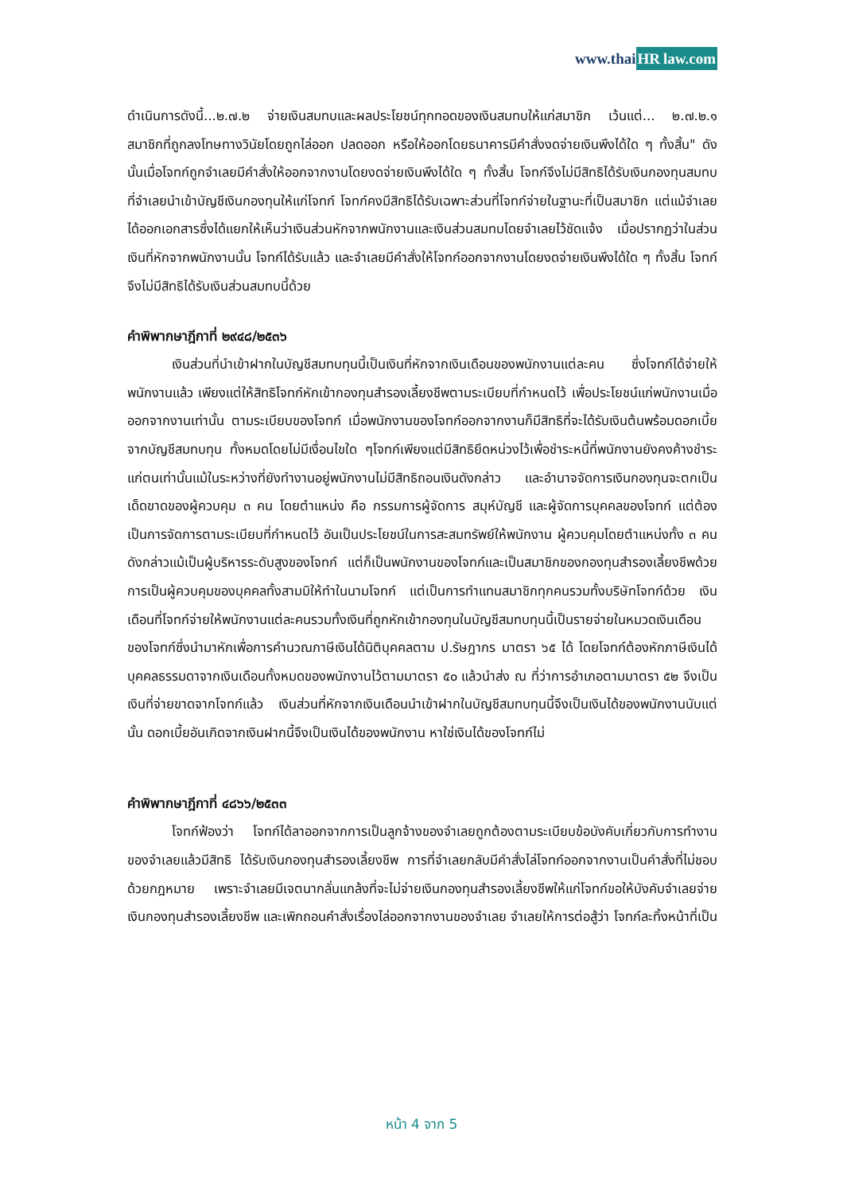www.thaiHR law.com
ดำเนินการดังนี้...๒.๗.๒ จ่ายเงินสมทบและผลประโยชน์ทุกทอดของเงินสมทบให้แก่สมาชิก เว้นแต่... ๒.๗.๒.๑ สมาชิกที่ถูกลงโทษทางวินัยโดยถูกไล่ออก ปลดออก หรือให้ออกโดยธนาคารมีคำสั่งงดจ่ายเงินพึงได้ใด ๆ ทั้งสิ้น" ดังนั้นเมื่อโจทก์ถูกจำเลยมีคำสั่งให้ออกจากงานโดยงดจ่ายเงินพึงได้ใด ๆ ทั้งสิ้น โจทก์จึงไม่มีสิทธิได้รับเงินกองทุนสมทบที่จำเลยนำเข้าบัญชีเงินกองทุนให้แก่โจทก์ โจทก์คงมีสิทธิได้รับเฉพาะส่วนที่โจทก์จ่ายในฐานะที่เป็นสมาชิก แต่แม้จำเลยได้ออกเอกสารซึ่งได้แยกให้เห็นว่าเงินส่วนหักจากพนักงานและเงินส่วนสมทบโดยจำเลยไว้ชัดแจ้ง เมื่อปรากฏว่าในส่วนเงินที่หักจากพนักงานนั้น โจทก์ได้รับแล้ว และจำเลยมีคำสั่งให้โจทก์ออกจากงานโดยงดจ่ายเงินพึงได้ใด ๆ ทั้งสิ้น โจทก์จึงไม่มีสิทธิได้รับเงินส่วนสมทบนี้ด้วย
คำพิพากษาฎีกาที่ ๒๙๔๘/๒๕๓๖
เงินส่วนที่นำเข้าฝากในบัญชีสมทบทุนนี้เป็นเงินที่หักจากเงินเดือนของพนักงานแต่ละคน ซึ่งโจทก์ได้จ่ายให้พนักงานแล้ว เพียงแต่ให้สิทธิโจทก์หักเข้ากองทุนสำรองเลี้ยงชีพตามระเบียบที่กำหนดไว้ เพื่อประโยชน์แก่พนักงานเมื่อออกจากงานเท่านั้น ตามระเบียบของโจทก์ เมื่อพนักงานของโจทก์ออกจากงานก็มีสิทธิที่จะได้รับเงินต้นพร้อมดอกเบี้ยจากบัญชีสมทบทุน ทั้งหมดโดยไม่มีเงื่อนไขใด ๆโจทก์เพียงแต่มีสิทธิยึดหน่วงไว้เพื่อชำระหนี้ที่พนักงานยังคงค้างชำระแก่ตนเท่านั้นแม้ในระหว่างที่ยังทำงานอยู่พนักงานไม่มีสิทธิถอนเงินดังกล่าว และอำนาจจัดการเงินกองทุนจะตกเป็นเด็ดขาดของผู้ควบคุม ๓ คน โดยตำแหน่ง คือ กรรมการผู้จัดการ สมุห์บัญชี และผู้จัดการบุคคลของโจทก์ แต่ต้องเป็นการจัดการตามระเบียบที่กำหนดไว้ อันเป็นประโยชน์ในการสะสมทรัพย์ให้พนักงาน ผู้ควบคุมโดยตำแหน่งทั้ง ๓ คนดังกล่าวแม้เป็นผู้บริหารระดับสูงของโจทก์ แต่ก็เป็นพนักงานของโจทก์และเป็นสมาชิกของกองทุนสำรองเลี้ยงชีพด้วย การเป็นผู้ควบคุมของบุคคลทั้งสามมิให้ทำในนามโจทก์ แต่เป็นการทำแทนสมาชิกทุกคนรวมทั้งบริษัทโจทก์ด้วย เงินเดือนที่โจทก์จ่ายให้พนักงานแต่ละคนรวมทั้งเงินที่ถูกหักเข้ากองทุนในบัญชีสมทบทุนนี้เป็นรายจ่ายในหมวดเงินเดือนของโจทก์ซึ่งนำมาหักเพื่อการคำนวณภาษีเงินได้นิติบุคคลตาม ป.รัษฎากร มาตรา ๖๕ ได้ โดยโจทก์ต้องหักภาษีเงินได้บุคคลธรรมดาจากเงินเดือนทั้งหมดของพนักงานไว้ตามมาตรา ๕๐ แล้วนำส่ง ณ ที่ว่าการอำเภอตามมาตรา ๕๒ จึงเป็นเงินที่จ่ายขาดจากโจทก์แล้ว เงินส่วนที่หักจากเงินเดือนนำเข้าฝากในบัญชีสมทบทุนนี้จึงเป็นเงินได้ของพนักงานนับแต่นั้น ดอกเบี้ยอันเกิดจากเงินฝากนี้จึงเป็นเงินได้ของพนักงาน หาใช่เงินได้ของโจทก์ไม่
คำพิพากษาฎีกาที่ ๔๘๖๖/๒๕๓๓
โจทก์ฟ้องว่า โจทก์ได้ลาออกจากการเป็นลูกจ้างของจำเลยถูกต้องตามระเบียบข้อบังคับเกี่ยวกับการทำงานของจำเลยแล้วมีสิทธิ ได้รับเงินกองทุนสำรองเลี้ยงชีพ การที่จำเลยกลับมีคำสั่งไล่โจทก์ออกจากงานเป็นคำสั่งที่ไม่ชอบด้วยกฎหมาย เพราะจำเลยมีเจตนากลั่นแกล้งที่จะไม่จ่ายเงินกองทุนสำรองเลี้ยงชีพให้แก่โจทก์ขอให้บังคับจำเลยจ่ายเงินกองทุนสำรองเลี้ยงชีพ และเพิกถอนคำสั่งเรื่องไล่ออกจากงานของจำเลย จำเลยให้การต่อสู้ว่า โจทก์ละทิ้งหน้าที่เป็น
หน้า 4 จาก 5